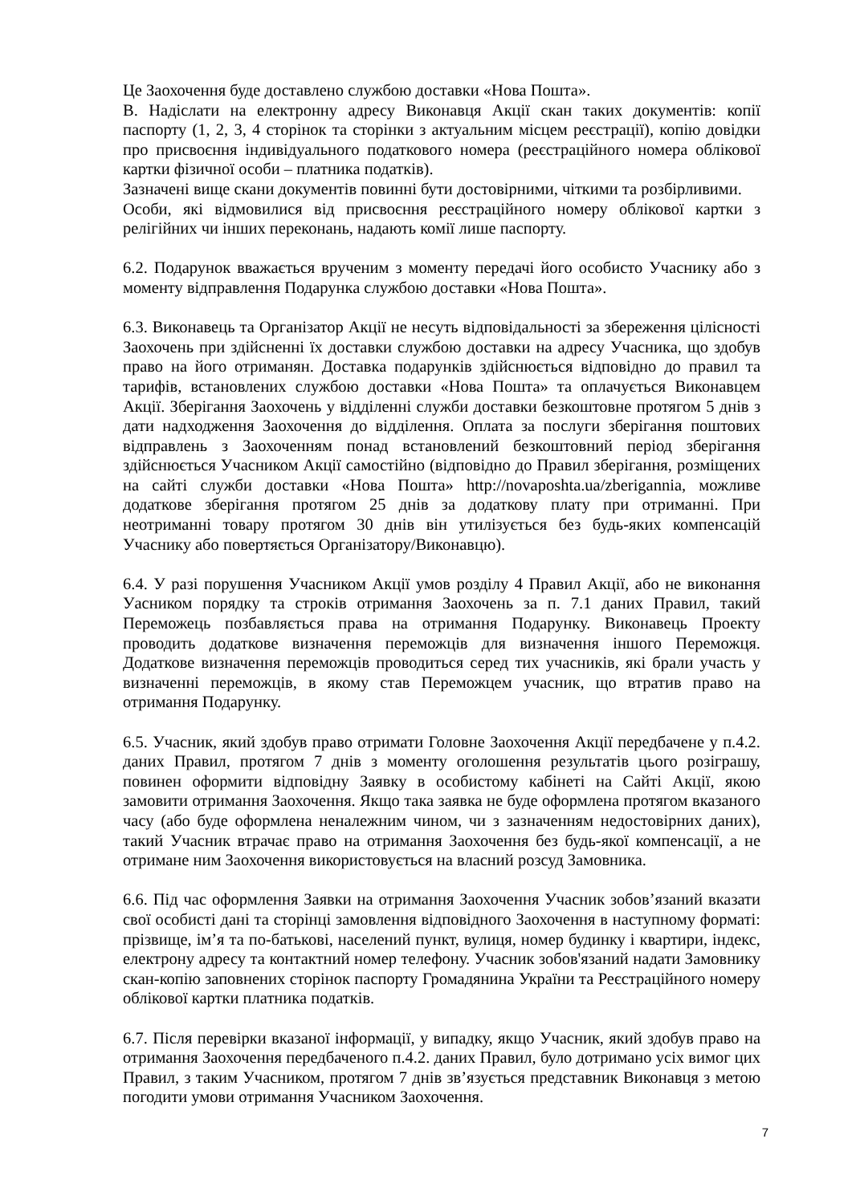Це Заохочення буде доставлено службою доставки «Нова Пошта».
В. Надіслати на електронну адресу Виконавця Акції скан таких документів: копії паспорту (1, 2, 3, 4 сторінок та сторінки з актуальним місцем реєстрації), копію довідки про присвоєння індивідуального податкового номера (реєстраційного номера облікової картки фізичної особи – платника податків).
Зазначені вище скани документів повинні бути достовірними, чіткими та розбірливими.
Особи, які відмовилися від присвоєння реєстраційного номеру облікової картки з релігійних чи інших переконань, надають комії лише паспорту.
6.2. Подарунок вважається врученим з моменту передачі його особисто Учаснику або з моменту відправлення Подарунка службою доставки «Нова Пошта».
6.3. Виконавець та Організатор Акції не несуть відповідальності за збереження цілісності Заохочень при здійсненні їх доставки службою доставки на адресу Учасника, що здобув право на його отриманян. Доставка подарунків здійснюється відповідно до правил та тарифів, встановлених службою доставки «Нова Пошта» та оплачується Виконавцем Акції. Зберігання Заохочень у відділенні служби доставки безкоштовне протягом 5 днів з дати надходження Заохочення до відділення. Оплата за послуги зберігання поштових відправлень з Заохоченням понад встановлений безкоштовний період зберігання здійснюється Учасником Акції самостійно (відповідно до Правил зберігання, розміщених на сайті служби доставки «Нова Пошта» http://novaposhta.ua/zberigannia, можливе додаткове зберігання протягом 25 днів за додаткову плату при отриманні. При неотриманні товару протягом 30 днів він утилізується без будь-яких компенсацій Учаснику або повертяється Організатору/Виконавцю).
6.4. У разі порушення Учасником Акції умов розділу 4 Правил Акції, або не виконання Уасником порядку та строків отримання Заохочень за п. 7.1 даних Правил, такий Переможець позбавляється права на отримання Подарунку. Виконавець Проекту проводить додаткове визначення переможців для визначення іншого Переможця. Додаткове визначення переможців проводиться серед тих учасників, які брали участь у визначенні переможців, в якому став Переможцем учасник, що втратив право на отримання Подарунку.
6.5. Учасник, який здобув право отримати Головне Заохочення Акції передбачене у п.4.2. даних Правил, протягом 7 днів з моменту оголошення результатів цього розіграшу, повинен оформити відповідну Заявку в особистому кабінеті на Сайті Акції, якою замовити отримання Заохочення. Якщо така заявка не буде оформлена протягом вказаного часу (або буде оформлена неналежним чином, чи з зазначенням недостовірних даних), такий Учасник втрачає право на отримання Заохочення без будь-якої компенсації, а не отримане ним Заохочення використовується на власний розсуд Замовника.
6.6. Під час оформлення Заявки на отримання Заохочення Учасник зобов’язаний вказати свої особисті дані та сторінці замовлення відповідного Заохочення в наступному форматі: прізвище, ім’я та по-батькові, населений пункт, вулиця, номер будинку і квартири, індекс, електрону адресу та контактний номер телефону. Учасник зобов'язаний надати Замовнику скан-копію заповнених сторінок паспорту Громадянина України та Реєстраційного номеру облікової картки платника податків.
6.7. Після перевірки вказаної інформації, у випадку, якщо Учасник, який здобув право на отримання Заохочення передбаченого п.4.2. даних Правил, було дотримано усіх вимог цих Правил, з таким Учасником, протягом 7 днів зв’язується представник Виконавця з метою погодити умови отримання Учасником Заохочення.
7